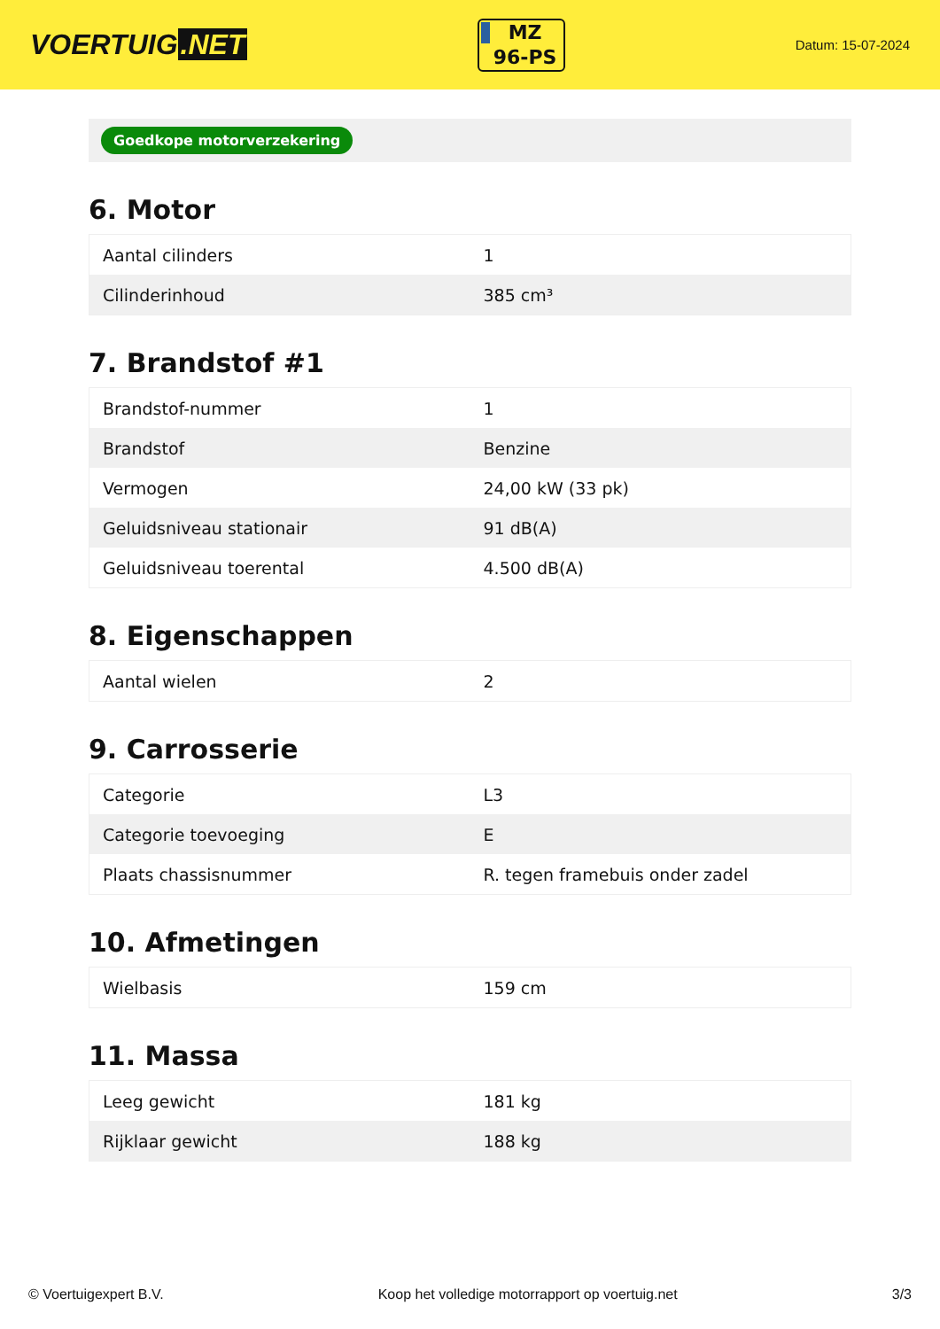VOERTUIG.NET
MZ
96-PS
Datum: 15-07-2024
Goedkope motorverzekering
6. Motor
| Aantal cilinders | 1 |
| Cilinderinhoud | 385 cm³ |
7. Brandstof #1
| Brandstof-nummer | 1 |
| Brandstof | Benzine |
| Vermogen | 24,00 kW (33 pk) |
| Geluidsniveau stationair | 91 dB(A) |
| Geluidsniveau toerental | 4.500 dB(A) |
8. Eigenschappen
| Aantal wielen | 2 |
9. Carrosserie
| Categorie | L3 |
| Categorie toevoeging | E |
| Plaats chassisnummer | R. tegen framebuis onder zadel |
10. Afmetingen
| Wielbasis | 159 cm |
11. Massa
| Leeg gewicht | 181 kg |
| Rijklaar gewicht | 188 kg |
© Voertuigexpert B.V. Koop het volledige motorrapport op voertuig.net 3/3